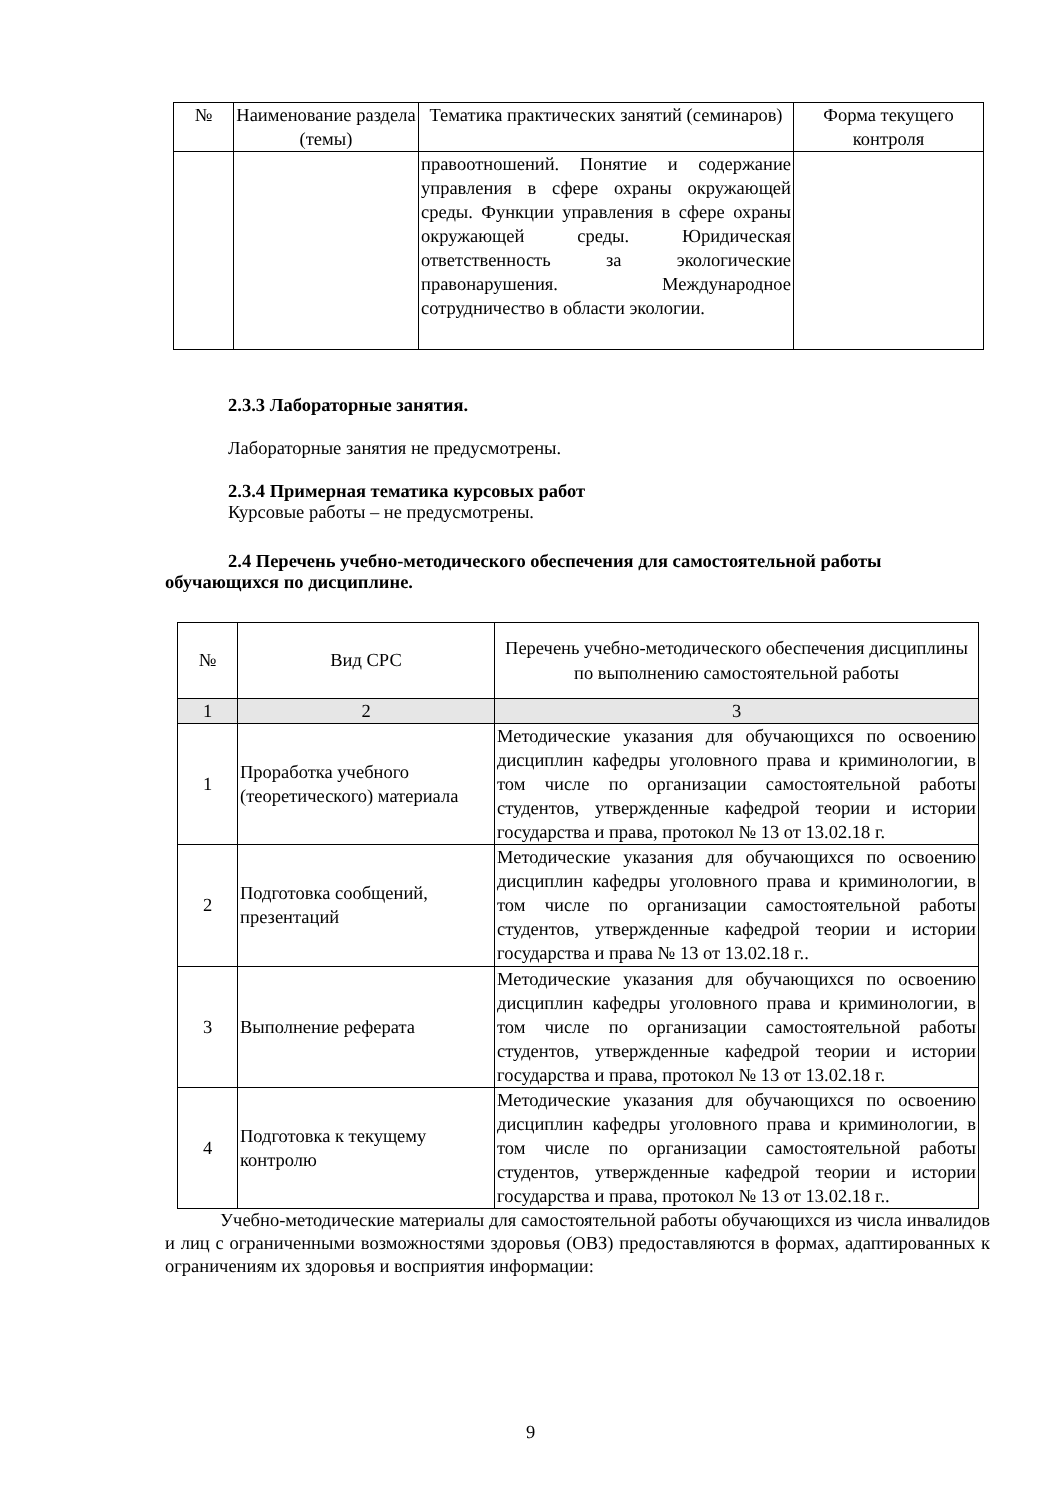| № | Наименование раздела (темы) | Тематика практических занятий (семинаров) | Форма текущего контроля |
| --- | --- | --- | --- |
| | | правоотношений. Понятие и содержание управления в сфере охраны окружающей среды. Функции управления в сфере охраны окружающей среды. Юридическая ответственность за экологические правонарушения. Международное сотрудничество в области экологии. | |
2.3.3 Лабораторные занятия.
Лабораторные занятия не предусмотрены.
2.3.4 Примерная тематика курсовых работ
Курсовые работы – не предусмотрены.
2.4 Перечень учебно-методического обеспечения для самостоятельной работы обучающихся по дисциплине.
| № | Вид СРС | Перечень учебно-методического обеспечения дисциплины по выполнению самостоятельной работы |
| 1 | 2 | 3 |
| 1 | Проработка учебного (теоретического) материала | Методические указания для обучающихся по освоению дисциплин кафедры уголовного права и криминологии, в том числе по организации самостоятельной работы студентов, утвержденные кафедрой теории и истории государства и права, протокол № 13 от 13.02.18 г. |
| 2 | Подготовка сообщений, презентаций | Методические указания для обучающихся по освоению дисциплин кафедры уголовного права и криминологии, в том числе по организации самостоятельной работы студентов, утвержденные кафедрой теории и истории государства и права № 13 от 13.02.18 г.. |
| 3 | Выполнение реферата | Методические указания для обучающихся по освоению дисциплин кафедры уголовного права и криминологии, в том числе по организации самостоятельной работы студентов, утвержденные кафедрой теории и истории государства и права, протокол № 13 от 13.02.18 г. |
| 4 | Подготовка к текущему контролю | Методические указания для обучающихся по освоению дисциплин кафедры уголовного права и криминологии, в том числе по организации самостоятельной работы студентов, утвержденные кафедрой теории и истории государства и права, протокол № 13 от 13.02.18 г.. |
Учебно-методические материалы для самостоятельной работы обучающихся из числа инвалидов и лиц с ограниченными возможностями здоровья (ОВЗ) предоставляются в формах, адаптированных к ограничениям их здоровья и восприятия информации:
9